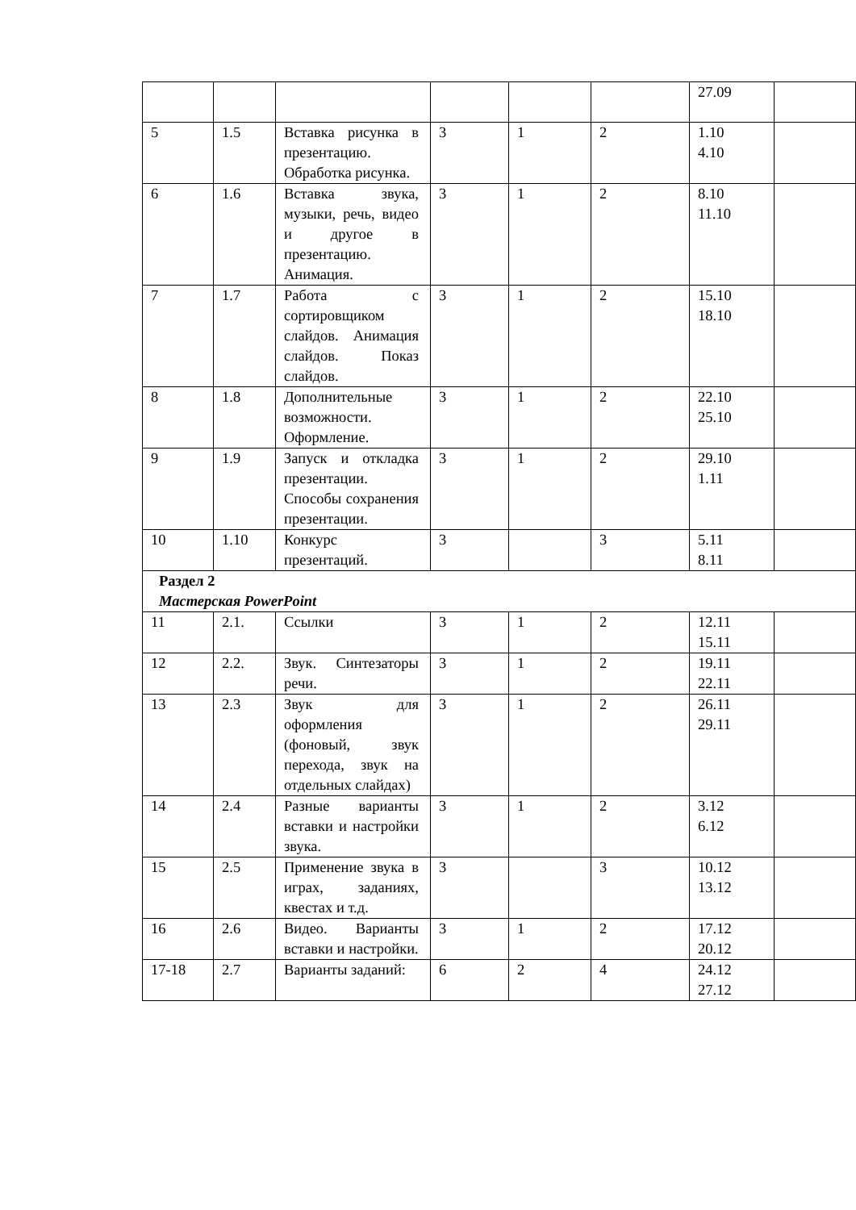| | | | | | | 27.09 | |
| 5 | 1.5 | Вставка рисунка в презентацию. Обработка рисунка. | 3 | 1 | 2 | 1.10 4.10 | |
| 6 | 1.6 | Вставка звука, музыки, речь, видео и другое в презентацию. Анимация. | 3 | 1 | 2 | 8.10 11.10 | |
| 7 | 1.7 | Работа с сортировщиком слайдов. Анимация слайдов. Показ слайдов. | 3 | 1 | 2 | 15.10 18.10 | |
| 8 | 1.8 | Дополнительные возможности. Оформление. | 3 | 1 | 2 | 22.10 25.10 | |
| 9 | 1.9 | Запуск и откладка презентации. Способы сохранения презентации. | 3 | 1 | 2 | 29.10 1.11 | |
| 10 | 1.10 | Конкурс презентаций. | 3 | | 3 | 5.11 8.11 | |
| Раздел 2 Мастерская PowerPoint | | | | | | | |
| 11 | 2.1. | Ссылки | 3 | 1 | 2 | 12.11 15.11 | |
| 12 | 2.2. | Звук. Синтезаторы речи. | 3 | 1 | 2 | 19.11 22.11 | |
| 13 | 2.3 | Звук для оформления (фоновый, звук перехода, звук на отдельных слайдах) | 3 | 1 | 2 | 26.11 29.11 | |
| 14 | 2.4 | Разные варианты вставки и настройки звука. | 3 | 1 | 2 | 3.12 6.12 | |
| 15 | 2.5 | Применение звука в играх, заданиях, квестах и т.д. | 3 | | 3 | 10.12 13.12 | |
| 16 | 2.6 | Видео. Варианты вставки и настройки. | 3 | 1 | 2 | 17.12 20.12 | |
| 17-18 | 2.7 | Варианты заданий: | 6 | 2 | 4 | 24.12 27.12 | |